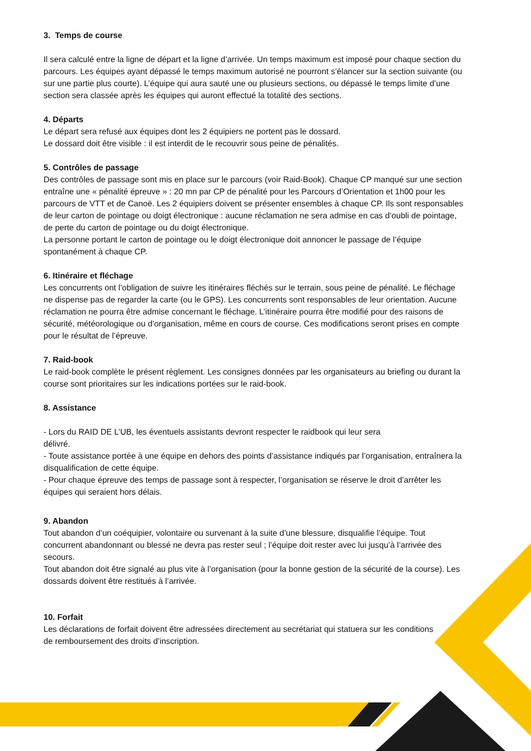3. Temps de course
Il sera calculé entre la ligne de départ et la ligne d’arrivée. Un temps maximum est imposé pour chaque section du parcours. Les équipes ayant dépassé le temps maximum autorisé ne pourront s’élancer sur la section suivante (ou sur une partie plus courte). L’équipe qui aura sauté une ou plusieurs sections, ou dépassé le temps limite d’une section sera classée après les équipes qui auront effectué la totalité des sections.
4. Départs
Le départ sera refusé aux équipes dont les 2 équipiers ne portent pas le dossard.
Le dossard doit être visible : il est interdit de le recouvrir sous peine de pénalités.
5. Contrôles de passage
Des contrôles de passage sont mis en place sur le parcours (voir Raid-Book). Chaque CP manqué sur une section entraîne une « pénalité épreuve » : 20 mn par CP de pénalité pour les Parcours d’Orientation et 1h00 pour les parcours de VTT et de Canoë. Les 2 équipiers doivent se présenter ensembles à chaque CP. Ils sont responsables de leur carton de pointage ou doigt électronique : aucune réclamation ne sera admise en cas d’oubli de pointage, de perte du carton de pointage ou du doigt électronique.
La personne portant le carton de pointage ou le doigt électronique doit annoncer le passage de l’équipe spontanément à chaque CP.
6. Itinéraire et fléchage
Les concurrents ont l’obligation de suivre les itinéraires fléchés sur le terrain, sous peine de pénalité. Le fléchage ne dispense pas de regarder la carte (ou le GPS). Les concurrents sont responsables de leur orientation. Aucune réclamation ne pourra être admise concernant le fléchage. L’itinéraire pourra être modifié pour des raisons de sécurité, météorologique ou d’organisation, même en cours de course. Ces modifications seront prises en compte pour le résultat de l’épreuve.
7. Raid-book
Le raid-book complète le présent règlement. Les consignes données par les organisateurs au briefing ou durant la course sont prioritaires sur les indications portées sur le raid-book.
8. Assistance
- Lors du RAID DE L’UB, les éventuels assistants devront respecter le raidbook qui leur sera
délivré.
- Toute assistance portée à une équipe en dehors des points d’assistance indiqués par l’organisation, entraînera la disqualification de cette équipe.
- Pour chaque épreuve des temps de passage sont à respecter, l’organisation se réserve le droit d’arrêter les équipes qui seraient hors délais.
9. Abandon
Tout abandon d’un coéquipier, volontaire ou survenant à la suite d’une blessure, disqualifie l’équipe. Tout concurrent abandonnant ou blessé ne devra pas rester seul ; l’équipe doit rester avec lui jusqu’à l’arrivée des secours.
Tout abandon doit être signalé au plus vite à l’organisation (pour la bonne gestion de la sécurité de la course). Les dossards doivent être restitués à l’arrivée.
10. Forfait
Les déclarations de forfait doivent être adressées directement au secrétariat qui statuera sur les conditions de remboursement des droits d’inscription.